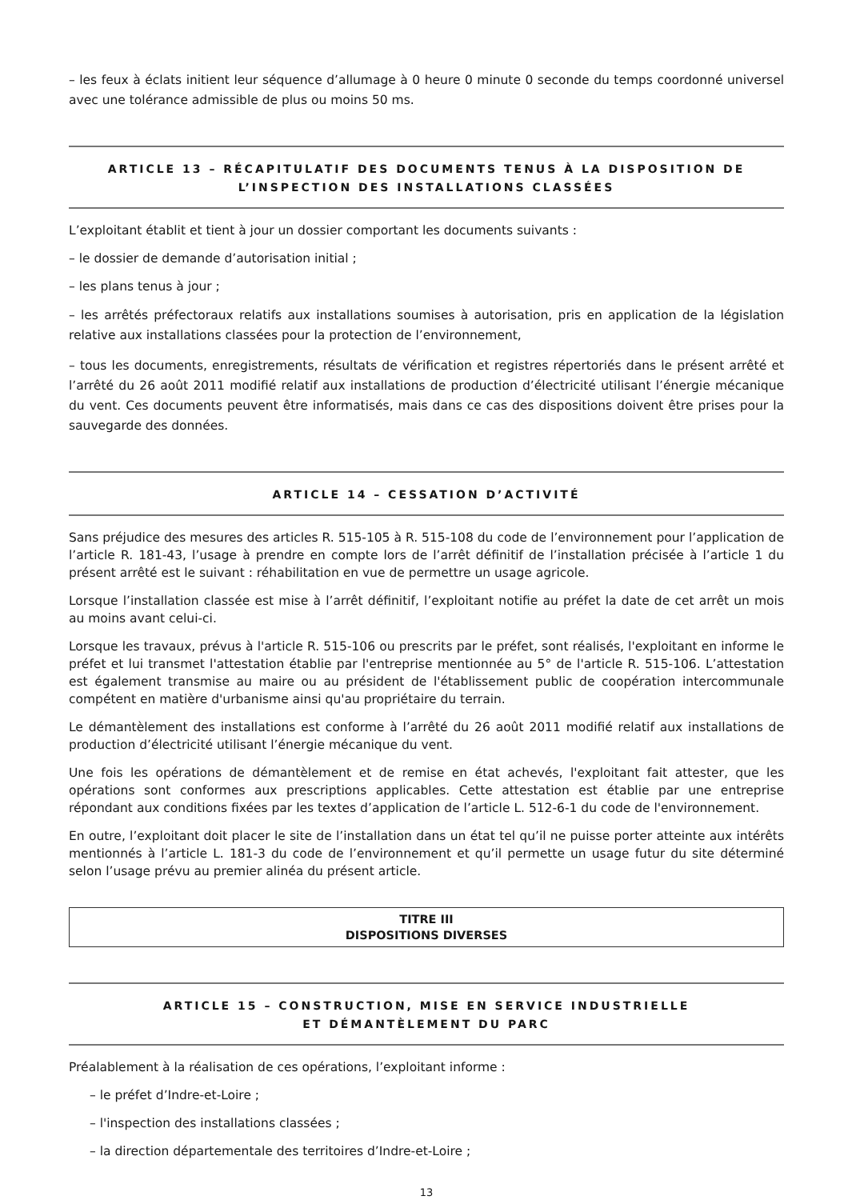– les feux à éclats initient leur séquence d’allumage à 0 heure 0 minute 0 seconde du temps coordonné universel avec une tolérance admissible de plus ou moins 50 ms.
ARTICLE 13 – RÉCAPITULATIF DES DOCUMENTS TENUS À LA DISPOSITION DE L’INSPECTION DES INSTALLATIONS CLASSÉES
L’exploitant établit et tient à jour un dossier comportant les documents suivants :
– le dossier de demande d’autorisation initial ;
– les plans tenus à jour ;
– les arrêtés préfectoraux relatifs aux installations soumises à autorisation, pris en application de la législation relative aux installations classées pour la protection de l’environnement,
– tous les documents, enregistrements, résultats de vérification et registres répertoriés dans le présent arrêté et l’arrêté du 26 août 2011 modifié relatif aux installations de production d’électricité utilisant l’énergie mécanique du vent. Ces documents peuvent être informatisés, mais dans ce cas des dispositions doivent être prises pour la sauvegarde des données.
ARTICLE 14 – CESSATION D’ACTIVITÉ
Sans préjudice des mesures des articles R. 515-105 à R. 515-108 du code de l’environnement pour l’application de l’article R. 181-43, l’usage à prendre en compte lors de l’arrêt définitif de l’installation précisée à l’article 1 du présent arrêté est le suivant : réhabilitation en vue de permettre un usage agricole.
Lorsque l’installation classée est mise à l’arrêt définitif, l’exploitant notifie au préfet la date de cet arrêt un mois au moins avant celui-ci.
Lorsque les travaux, prévus à l'article R. 515-106 ou prescrits par le préfet, sont réalisés, l'exploitant en informe le préfet et lui transmet l'attestation établie par l'entreprise mentionnée au 5° de l'article R. 515-106. L’attestation est également transmise au maire ou au président de l'établissement public de coopération intercommunale compétent en matière d'urbanisme ainsi qu'au propriétaire du terrain.
Le démantèlement des installations est conforme à l’arrêté du 26 août 2011 modifié relatif aux installations de production d’électricité utilisant l’énergie mécanique du vent.
Une fois les opérations de démantèlement et de remise en état achevés, l'exploitant fait attester, que les opérations sont conformes aux prescriptions applicables. Cette attestation est établie par une entreprise répondant aux conditions fixées par les textes d’application de l’article L. 512-6-1 du code de l'environnement.
En outre, l’exploitant doit placer le site de l’installation dans un état tel qu’il ne puisse porter atteinte aux intérêts mentionnés à l’article L. 181-3 du code de l’environnement et qu’il permette un usage futur du site déterminé selon l’usage prévu au premier alinéa du présent article.
TITRE III
DISPOSITIONS DIVERSES
ARTICLE 15 – CONSTRUCTION, MISE EN SERVICE INDUSTRIELLE
ET DÉMANTÈLEMENT DU PARC
Préalablement à la réalisation de ces opérations, l’exploitant informe :
– le préfet d’Indre-et-Loire ;
– l'inspection des installations classées ;
– la direction départementale des territoires d’Indre-et-Loire ;
13